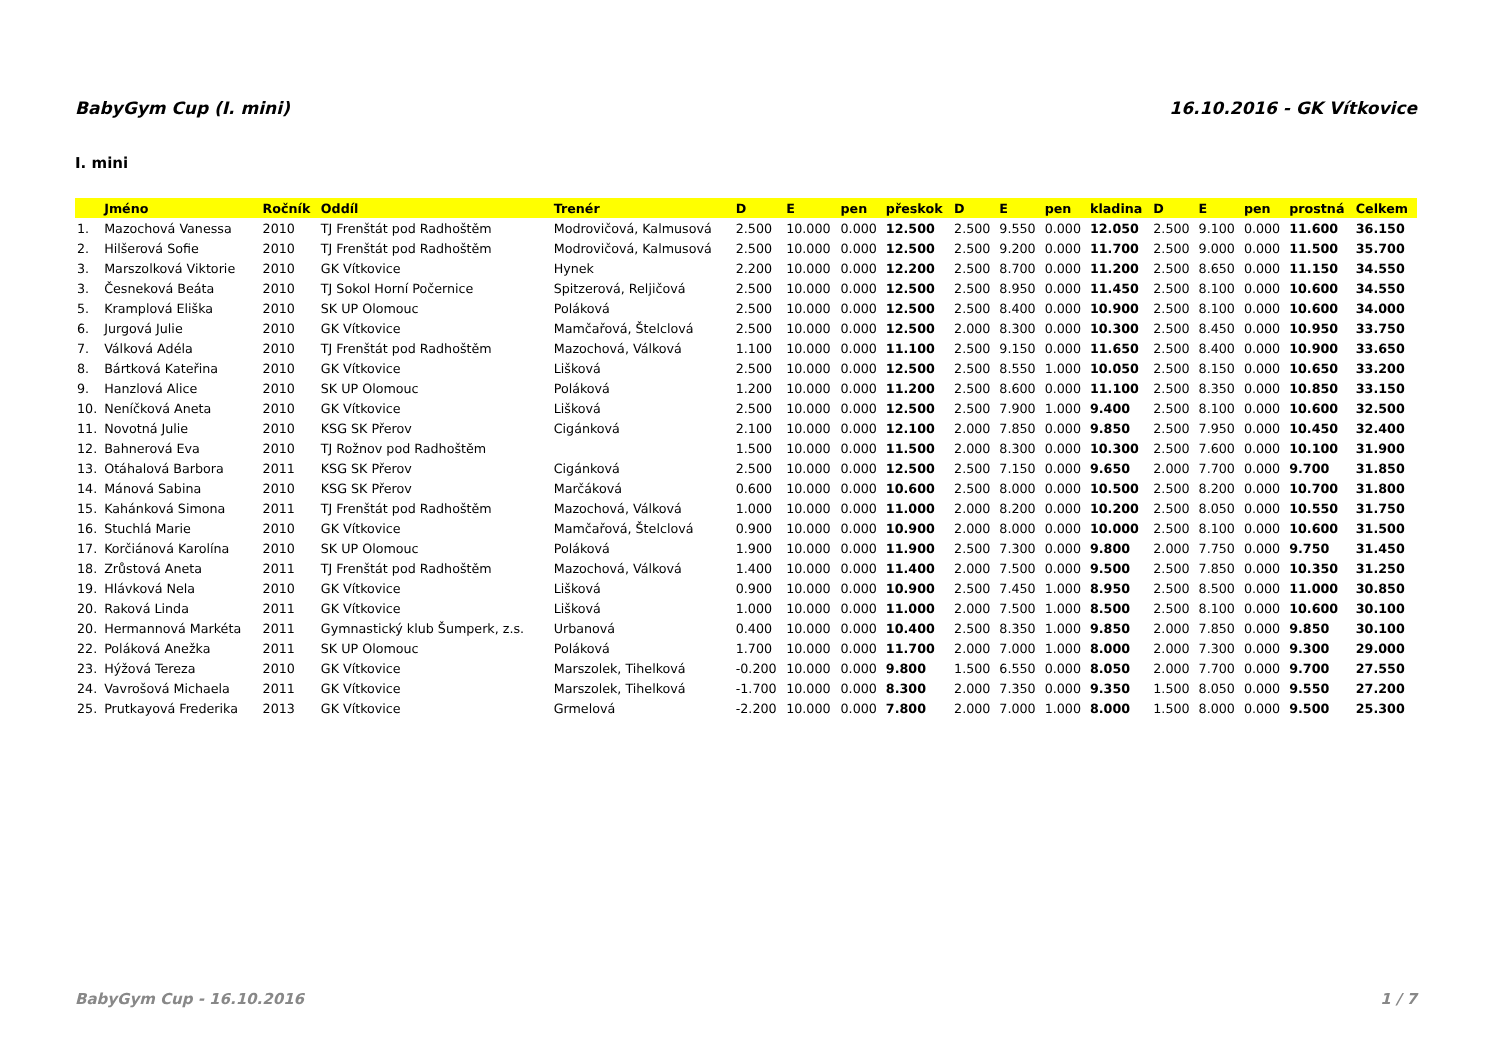BabyGym Cup (I. mini) 16.10.2016 - GK Vítkovice
I. mini
| | Jméno | Ročník | Oddíl | Trenér | D | E | pen | přeskok | D | E | pen | kladina | D | E | pen | prostná | Celkem |
| --- | --- | --- | --- | --- | --- | --- | --- | --- | --- | --- | --- | --- | --- | --- | --- | --- | --- |
| 1. | Mazochová Vanessa | 2010 | TJ Frenštát pod Radhoštěm | Modrovičová, Kalmusová | 2.500 | 10.000 | 0.000 | 12.500 | 2.500 | 9.550 | 0.000 | 12.050 | 2.500 | 9.100 | 0.000 | 11.600 | 36.150 |
| 2. | Hilšerová Sofie | 2010 | TJ Frenštát pod Radhoštěm | Modrovičová, Kalmusová | 2.500 | 10.000 | 0.000 | 12.500 | 2.500 | 9.200 | 0.000 | 11.700 | 2.500 | 9.000 | 0.000 | 11.500 | 35.700 |
| 3. | Marszolková Viktorie | 2010 | GK Vítkovice | Hynek | 2.200 | 10.000 | 0.000 | 12.200 | 2.500 | 8.700 | 0.000 | 11.200 | 2.500 | 8.650 | 0.000 | 11.150 | 34.550 |
| 3. | Česneková Beáta | 2010 | TJ Sokol Horní Počernice | Spitzerová, Reljičová | 2.500 | 10.000 | 0.000 | 12.500 | 2.500 | 8.950 | 0.000 | 11.450 | 2.500 | 8.100 | 0.000 | 10.600 | 34.550 |
| 5. | Kramplová Eliška | 2010 | SK UP Olomouc | Poláková | 2.500 | 10.000 | 0.000 | 12.500 | 2.500 | 8.400 | 0.000 | 10.900 | 2.500 | 8.100 | 0.000 | 10.600 | 34.000 |
| 6. | Jurgová Julie | 2010 | GK Vítkovice | Mamčařová, Štelclová | 2.500 | 10.000 | 0.000 | 12.500 | 2.000 | 8.300 | 0.000 | 10.300 | 2.500 | 8.450 | 0.000 | 10.950 | 33.750 |
| 7. | Válková Adéla | 2010 | TJ Frenštát pod Radhoštěm | Mazochová, Válková | 1.100 | 10.000 | 0.000 | 11.100 | 2.500 | 9.150 | 0.000 | 11.650 | 2.500 | 8.400 | 0.000 | 10.900 | 33.650 |
| 8. | Bártková Kateřina | 2010 | GK Vítkovice | Lišková | 2.500 | 10.000 | 0.000 | 12.500 | 2.500 | 8.550 | 1.000 | 10.050 | 2.500 | 8.150 | 0.000 | 10.650 | 33.200 |
| 9. | Hanzlová Alice | 2010 | SK UP Olomouc | Poláková | 1.200 | 10.000 | 0.000 | 11.200 | 2.500 | 8.600 | 0.000 | 11.100 | 2.500 | 8.350 | 0.000 | 10.850 | 33.150 |
| 10. | Neníčková Aneta | 2010 | GK Vítkovice | Lišková | 2.500 | 10.000 | 0.000 | 12.500 | 2.500 | 7.900 | 1.000 | 9.400 | 2.500 | 8.100 | 0.000 | 10.600 | 32.500 |
| 11. | Novotná Julie | 2010 | KSG SK Přerov | Cigánková | 2.100 | 10.000 | 0.000 | 12.100 | 2.000 | 7.850 | 0.000 | 9.850 | 2.500 | 7.950 | 0.000 | 10.450 | 32.400 |
| 12. | Bahnerová Eva | 2010 | TJ Rožnov pod Radhoštěm | | 1.500 | 10.000 | 0.000 | 11.500 | 2.000 | 8.300 | 0.000 | 10.300 | 2.500 | 7.600 | 0.000 | 10.100 | 31.900 |
| 13. | Otáhalová Barbora | 2011 | KSG SK Přerov | Cigánková | 2.500 | 10.000 | 0.000 | 12.500 | 2.500 | 7.150 | 0.000 | 9.650 | 2.000 | 7.700 | 0.000 | 9.700 | 31.850 |
| 14. | Mánová Sabina | 2010 | KSG SK Přerov | Marčáková | 0.600 | 10.000 | 0.000 | 10.600 | 2.500 | 8.000 | 0.000 | 10.500 | 2.500 | 8.200 | 0.000 | 10.700 | 31.800 |
| 15. | Kahánková Simona | 2011 | TJ Frenštát pod Radhoštěm | Mazochová, Válková | 1.000 | 10.000 | 0.000 | 11.000 | 2.000 | 8.200 | 0.000 | 10.200 | 2.500 | 8.050 | 0.000 | 10.550 | 31.750 |
| 16. | Stuchlá Marie | 2010 | GK Vítkovice | Mamčařová, Štelclová | 0.900 | 10.000 | 0.000 | 10.900 | 2.000 | 8.000 | 0.000 | 10.000 | 2.500 | 8.100 | 0.000 | 10.600 | 31.500 |
| 17. | Korčiánová Karolína | 2010 | SK UP Olomouc | Poláková | 1.900 | 10.000 | 0.000 | 11.900 | 2.500 | 7.300 | 0.000 | 9.800 | 2.000 | 7.750 | 0.000 | 9.750 | 31.450 |
| 18. | Zrůstová Aneta | 2011 | TJ Frenštát pod Radhoštěm | Mazochová, Válková | 1.400 | 10.000 | 0.000 | 11.400 | 2.000 | 7.500 | 0.000 | 9.500 | 2.500 | 7.850 | 0.000 | 10.350 | 31.250 |
| 19. | Hlávková Nela | 2010 | GK Vítkovice | Lišková | 0.900 | 10.000 | 0.000 | 10.900 | 2.500 | 7.450 | 1.000 | 8.950 | 2.500 | 8.500 | 0.000 | 11.000 | 30.850 |
| 20. | Raková Linda | 2011 | GK Vítkovice | Lišková | 1.000 | 10.000 | 0.000 | 11.000 | 2.000 | 7.500 | 1.000 | 8.500 | 2.500 | 8.100 | 0.000 | 10.600 | 30.100 |
| 20. | Hermannová Markéta | 2011 | Gymnastický klub Šumperk, z.s. | Urbanová | 0.400 | 10.000 | 0.000 | 10.400 | 2.500 | 8.350 | 1.000 | 9.850 | 2.000 | 7.850 | 0.000 | 9.850 | 30.100 |
| 22. | Poláková Anežka | 2011 | SK UP Olomouc | Poláková | 1.700 | 10.000 | 0.000 | 11.700 | 2.000 | 7.000 | 1.000 | 8.000 | 2.000 | 7.300 | 0.000 | 9.300 | 29.000 |
| 23. | Hýžová Tereza | 2010 | GK Vítkovice | Marszolek, Tihelková | -0.200 | 10.000 | 0.000 | 9.800 | 1.500 | 6.550 | 0.000 | 8.050 | 2.000 | 7.700 | 0.000 | 9.700 | 27.550 |
| 24. | Vavrošová Michaela | 2011 | GK Vítkovice | Marszolek, Tihelková | -1.700 | 10.000 | 0.000 | 8.300 | 2.000 | 7.350 | 0.000 | 9.350 | 1.500 | 8.050 | 0.000 | 9.550 | 27.200 |
| 25. | Prutkayová Frederika | 2013 | GK Vítkovice | Grmelová | -2.200 | 10.000 | 0.000 | 7.800 | 2.000 | 7.000 | 1.000 | 8.000 | 1.500 | 8.000 | 0.000 | 9.500 | 25.300 |
BabyGym Cup - 16.10.2016 1 / 7